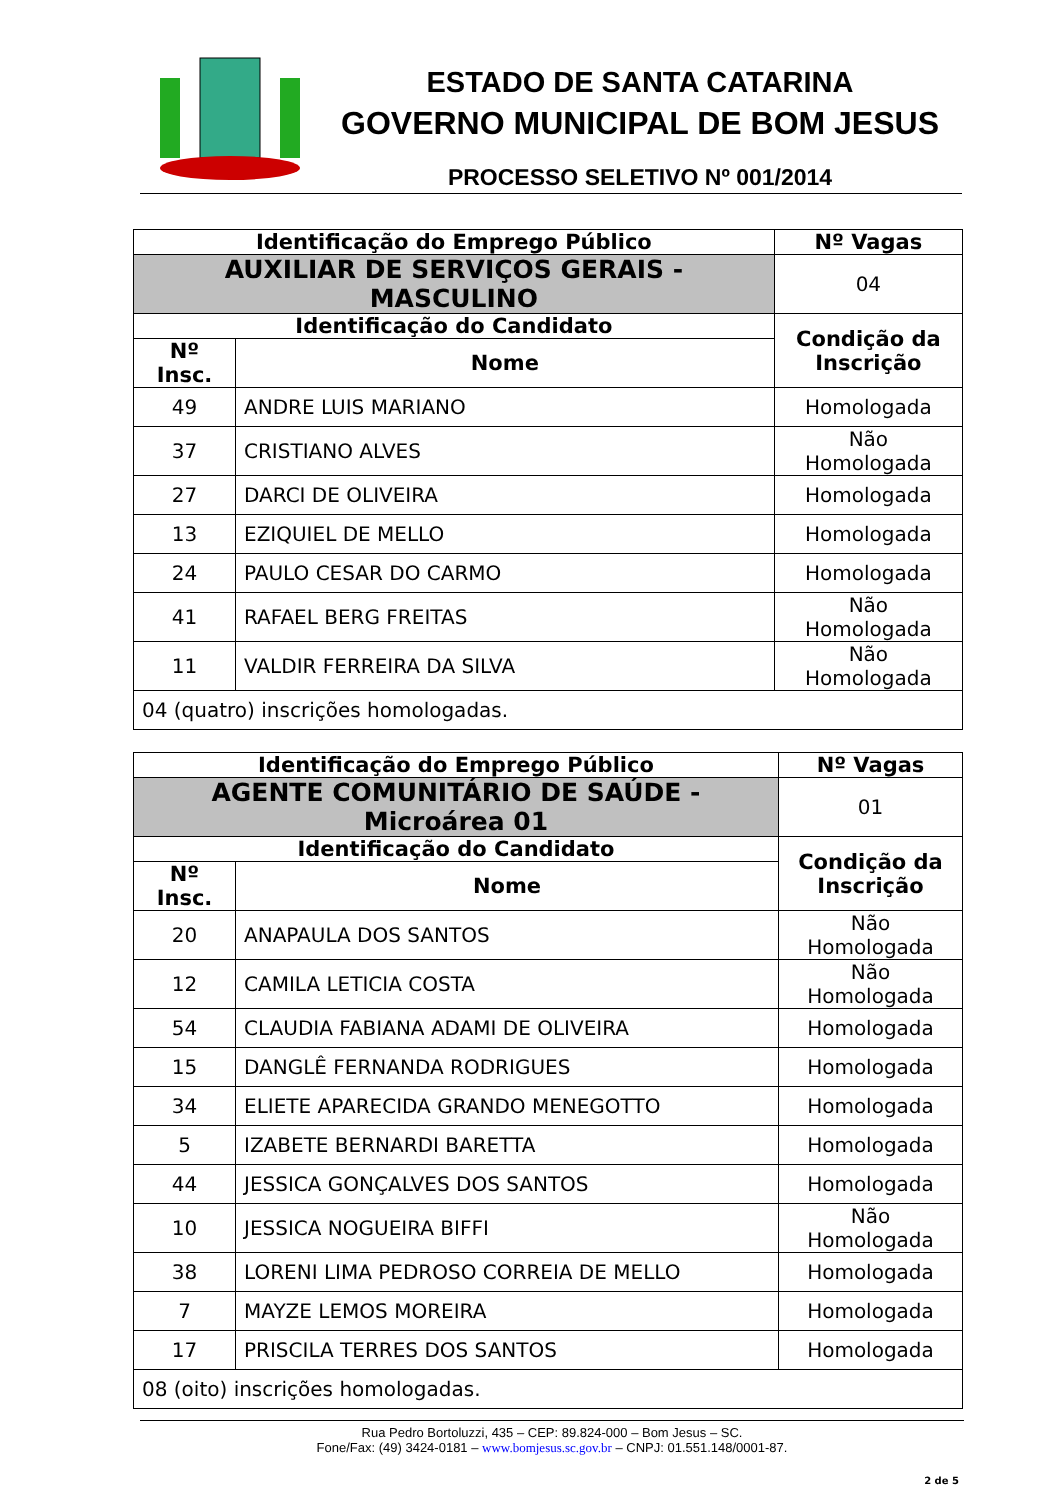ESTADO DE SANTA CATARINA
GOVERNO MUNICIPAL DE BOM JESUS
PROCESSO SELETIVO Nº 001/2014
| Identificação do Emprego Público | | | Nº Vagas |
| --- | --- | --- | --- |
| AUXILIAR DE SERVIÇOS GERAIS - MASCULINO | | | 04 |
| Identificação do Candidato | | Condição da Inscrição | |
| Nº Insc. | Nome | | |
| 49 | ANDRE LUIS MARIANO | Homologada | |
| 37 | CRISTIANO ALVES | Não Homologada | |
| 27 | DARCI DE OLIVEIRA | Homologada | |
| 13 | EZIQUIEL DE MELLO | Homologada | |
| 24 | PAULO CESAR DO CARMO | Homologada | |
| 41 | RAFAEL BERG FREITAS | Não Homologada | |
| 11 | VALDIR FERREIRA DA SILVA | Não Homologada | |
| 04 (quatro) inscrições homologadas. | | | |
| Identificação do Emprego Público | | | Nº Vagas |
| --- | --- | --- | --- |
| AGENTE COMUNITÁRIO DE SAÚDE - Microárea 01 | | | 01 |
| Identificação do Candidato | | Condição da Inscrição | |
| Nº Insc. | Nome | | |
| 20 | ANAPAULA DOS SANTOS | Não Homologada | |
| 12 | CAMILA LETICIA COSTA | Não Homologada | |
| 54 | CLAUDIA FABIANA ADAMI DE OLIVEIRA | Homologada | |
| 15 | DANGLÊ FERNANDA RODRIGUES | Homologada | |
| 34 | ELIETE APARECIDA GRANDO MENEGOTTO | Homologada | |
| 5 | IZABETE BERNARDI BARETTA | Homologada | |
| 44 | JESSICA GONÇALVES DOS SANTOS | Homologada | |
| 10 | JESSICA NOGUEIRA BIFFI | Não Homologada | |
| 38 | LORENI LIMA PEDROSO CORREIA DE MELLO | Homologada | |
| 7 | MAYZE LEMOS MOREIRA | Homologada | |
| 17 | PRISCILA TERRES DOS SANTOS | Homologada | |
| 08 (oito) inscrições homologadas. | | | |
Rua Pedro Bortoluzzi, 435 – CEP: 89.824-000 – Bom Jesus – SC.
Fone/Fax: (49) 3424-0181 – www.bomjesus.sc.gov.br – CNPJ: 01.551.148/0001-87.
2 de 5